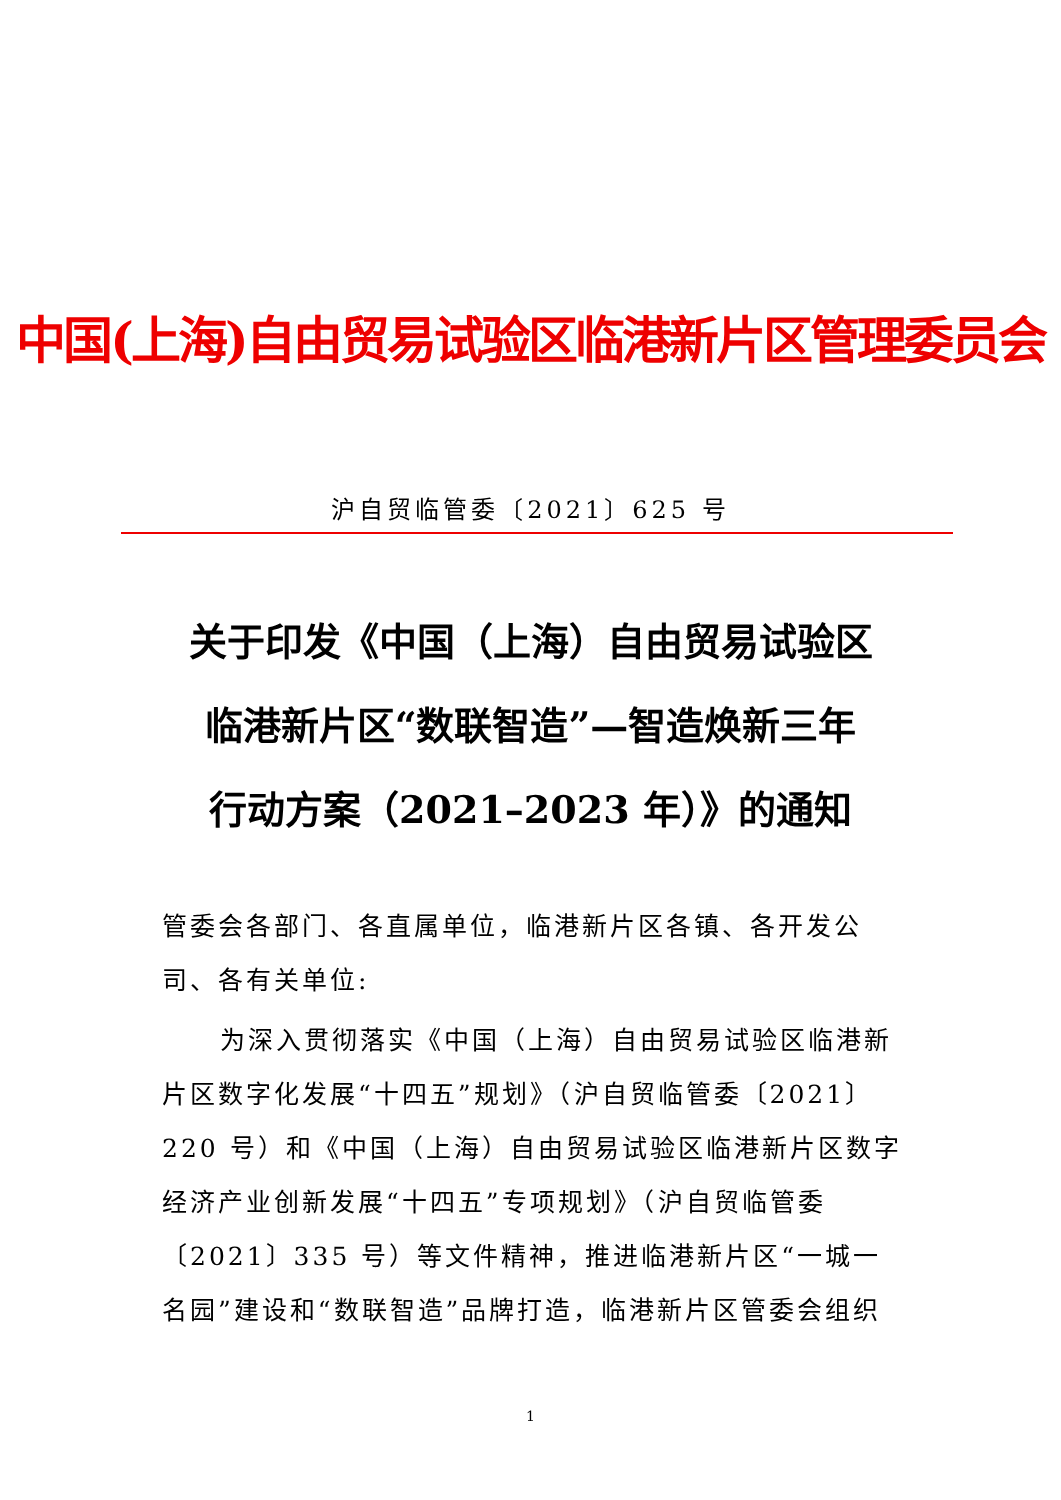中国(上海)自由贸易试验区临港新片区管理委员会
沪自贸临管委〔2021〕625 号
关于印发《中国（上海）自由贸易试验区
临港新片区“数联智造”—智造焕新三年
行动方案（2021–2023 年）》的通知
管委会各部门、各直属单位，临港新片区各镇、各开发公司、各有关单位:
为深入贯彻落实《中国（上海）自由贸易试验区临港新片区数字化发展“十四五”规划》（沪自贸临管委〔2021〕220 号）和《中国（上海）自由贸易试验区临港新片区数字经济产业创新发展“十四五”专项规划》（沪自贸临管委〔2021〕335 号）等文件精神，推进临港新片区“一城一名园”建设和“数联智造”品牌打造，临港新片区管委会组织
1